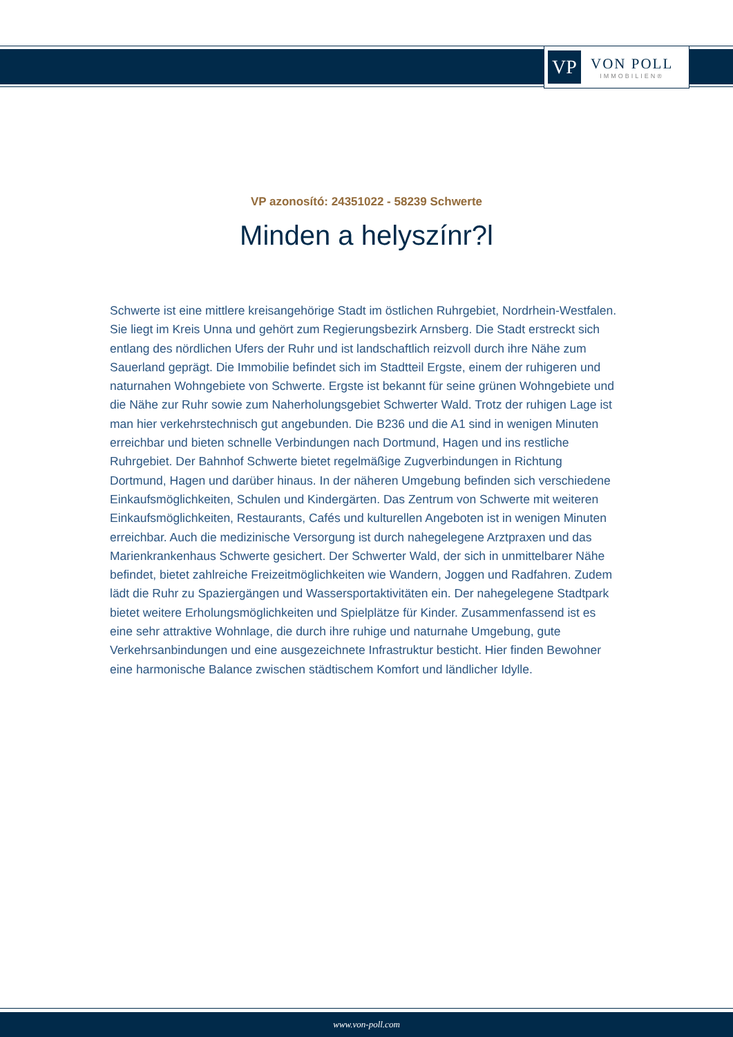VP
VON POLL
IMMOBILIEN®
VP azonosító: 24351022 - 58239 Schwerte
Minden a helyszínr?l
Schwerte ist eine mittlere kreisangehörige Stadt im östlichen Ruhrgebiet, Nordrhein-Westfalen. Sie liegt im Kreis Unna und gehört zum Regierungsbezirk Arnsberg. Die Stadt erstreckt sich entlang des nördlichen Ufers der Ruhr und ist landschaftlich reizvoll durch ihre Nähe zum Sauerland geprägt. Die Immobilie befindet sich im Stadtteil Ergste, einem der ruhigeren und naturnahen Wohngebiete von Schwerte. Ergste ist bekannt für seine grünen Wohngebiete und die Nähe zur Ruhr sowie zum Naherholungsgebiet Schwerter Wald. Trotz der ruhigen Lage ist man hier verkehrstechnisch gut angebunden. Die B236 und die A1 sind in wenigen Minuten erreichbar und bieten schnelle Verbindungen nach Dortmund, Hagen und ins restliche Ruhrgebiet. Der Bahnhof Schwerte bietet regelmäßige Zugverbindungen in Richtung Dortmund, Hagen und darüber hinaus. In der näheren Umgebung befinden sich verschiedene Einkaufsmöglichkeiten, Schulen und Kindergärten. Das Zentrum von Schwerte mit weiteren Einkaufsmöglichkeiten, Restaurants, Cafés und kulturellen Angeboten ist in wenigen Minuten erreichbar. Auch die medizinische Versorgung ist durch nahegelegene Arztpraxen und das Marienkrankenhaus Schwerte gesichert. Der Schwerter Wald, der sich in unmittelbarer Nähe befindet, bietet zahlreiche Freizeitmöglichkeiten wie Wandern, Joggen und Radfahren. Zudem lädt die Ruhr zu Spaziergängen und Wassersportaktivitäten ein. Der nahegelegene Stadtpark bietet weitere Erholungsmöglichkeiten und Spielplätze für Kinder. Zusammenfassend ist es eine sehr attraktive Wohnlage, die durch ihre ruhige und naturnahe Umgebung, gute Verkehrsanbindungen und eine ausgezeichnete Infrastruktur besticht. Hier finden Bewohner eine harmonische Balance zwischen städtischem Komfort und ländlicher Idylle.
www.von-poll.com